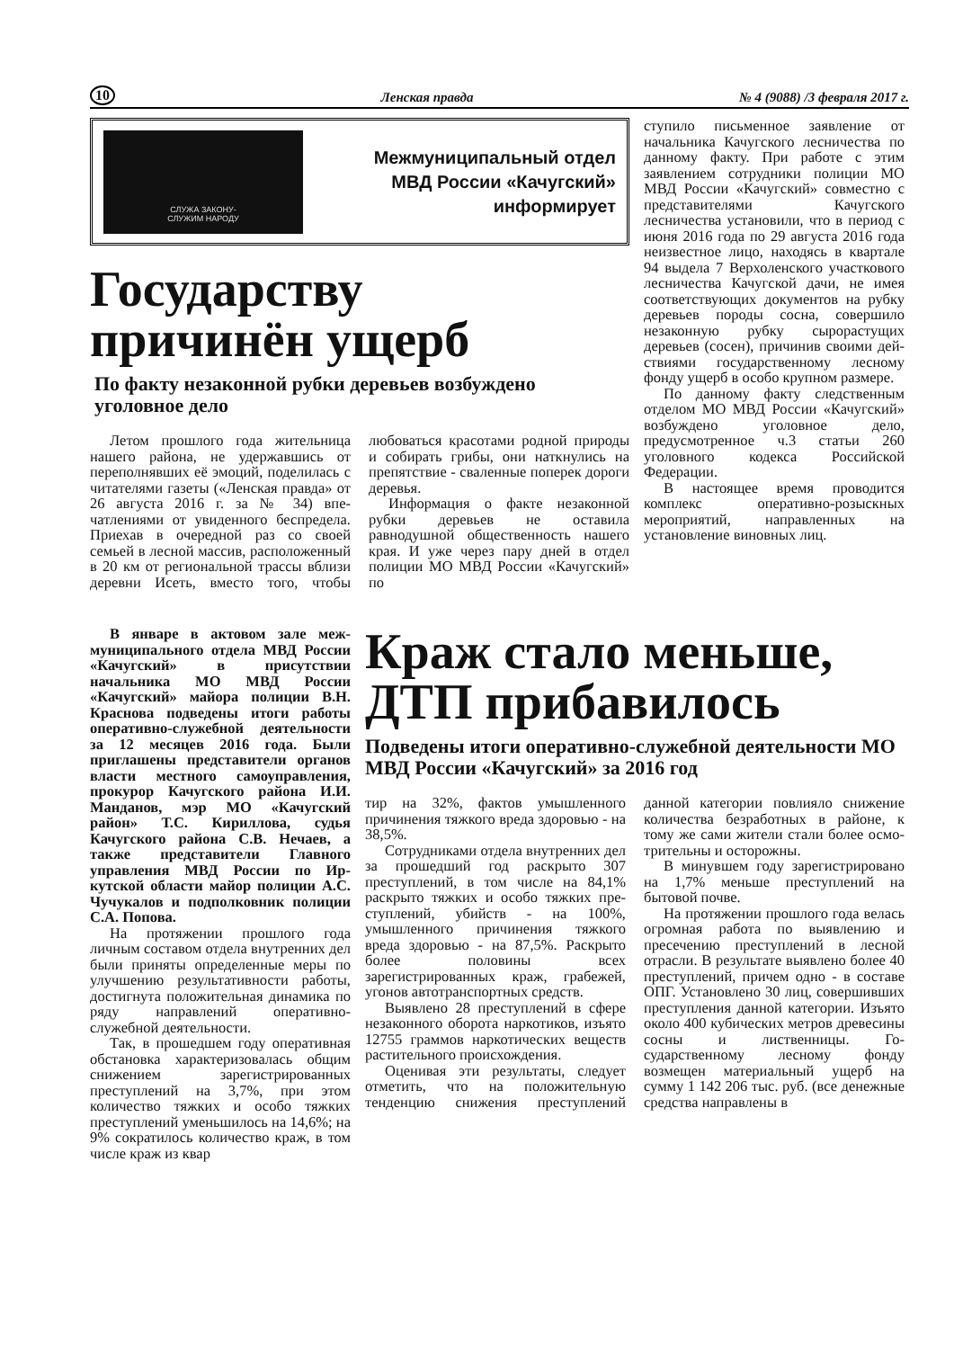10 Ленская правда № 4 (9088) /3 февраля 2017 г.
СЛУЖА ЗАКОНУ-
СЛУЖИМ НАРОДУ
Межмуниципальный отдел
МВД России «Качугский»
информирует
Государству
причинён ущерб
По факту незаконной рубки деревьев возбуждено уголовное дело
Летом прошлого года житель­ница нашего района, не удер­жавшись от переполнявших её эмоций, поделилась с читателя­ми газеты («Ленская правда» от 26 августа 2016 г. за № 34) впе­чатлениями от увиденного бес­предела. Приехав в очередной раз со своей семьей в лесной массив, расположенный в 20 км от региональной трассы вблизи деревни Исеть, вместо того, что­бы любоваться красотами родной природы и собирать грибы, они наткнулись на препятствие - сва­ленные поперек дороги деревья.
Информация о факте неза­конной рубки деревьев не оста­вила равнодушной обществен­ность нашего края. И уже через пару дней в отдел полиции МО МВД России «Качугский» по­
ступило письменное заявление от начальника Качугского лес­ничества по данному факту. При работе с этим заявлением сотрудники полиции МО МВД России «Качугский» совместно с представителями Качугского лесничества установили, что в период с июня 2016 года по 29 августа 2016 года неизвестное лицо, находясь в квартале 94 вы­дела 7 Верхоленского участково­го лесничества Качугской дачи, не имея соответствующих доку­ментов на рубку деревьев породы сосна, совершило незаконную рубку сырорастущих деревьев (сосен), причинив своими дей­ствиями государственному лес­ному фонду ущерб в особо круп­ном размере.
По данному факту следствен­ным отделом МО МВД России «Качугский» возбуждено уголов­ное дело, предусмотренное ч.3 статьи 260 уголовного кодекса Российской Федерации.
В настоящее время проводится комплекс оперативно-розыскных мероприятий, направленных на установление виновных лиц.
В январе в актовом зале меж­муниципального отдела МВД Рос­сии «Качугский» в присутствии начальника МО МВД России «Качугский» майора полиции В.Н. Краснова подведены итоги работы оперативно-служебной деятельно­сти за 12 месяцев 2016 года. Были приглашены представители орга­нов власти местного самоуправле­ния, прокурор Качугского района И.И. Манданов, мэр МО «Качуг­ский район» Т.С. Кириллова, судья Качугского района С.В. Нечаев, а также представители Главного управления МВД России по Ир­кутской области майор полиции А.С. Чучукалов и подполковник полиции С.А. Попова.
На протяжении прошлого года личным составом отдела внутрен­них дел были приняты опреде­ленные меры по улучшению результативности работы, достиг­нута положительная динамика по ряду направлений оперативно-служебной деятельности.
Так, в прошедшем году опе­ративная обстановка характери­зовалась общим снижением за­регистрированных преступлений на 3,7%, при этом количество тяжких и особо тяжких престу­плений уменьшилось на 14,6%; на 9% сократилось количество краж, в том числе краж из квар­
Краж стало меньше, ДТП прибавилось
Подведены итоги оперативно-служебной деятельности МО МВД России «Качугский» за 2016 год
тир на 32%, фактов умышлен­ного причинения тяжкого вреда здоровью - на 38,5%.
Сотрудниками отдела вну­тренних дел за прошедший год раскрыто 307 преступлений, в том числе на 84,1% раскры­то тяжких и особо тяжких пре­ступлений, убийств - на 100%, умышленного причинения тяж­кого вреда здоровью - на 87,5%. Раскрыто более половины всех зарегистрированных краж, гра­бежей, угонов автотранспортных средств.
Выявлено 28 преступлений в сфере незаконного оборота нар­котиков, изъято 12755 граммов наркотических веществ расти­тельного происхождения.
Оценивая эти результаты, следует отметить, что на поло­жительную тенденцию снижения преступлений данной категории повлияло снижение количества безработных в районе, к тому же сами жители стали более осмо­трительны и осторожны.
В минувшем году зарегистри­ровано на 1,7% меньше престу­плений на бытовой почве.
На протяжении прошлого года велась огромная работа по выявлению и пресечению пре­ступлений в лесной отрасли. В результате выявлено более 40 преступлений, причем одно - в составе ОПГ. Установлено 30 лиц, совершивших преступления данной категории. Изъято около 400 кубических метров древеси­ны сосны и лиственницы. Го­сударственному лесному фонду возмещен материальный ущерб на сумму 1 142 206 тыс. руб. (все денежные средства направлены в